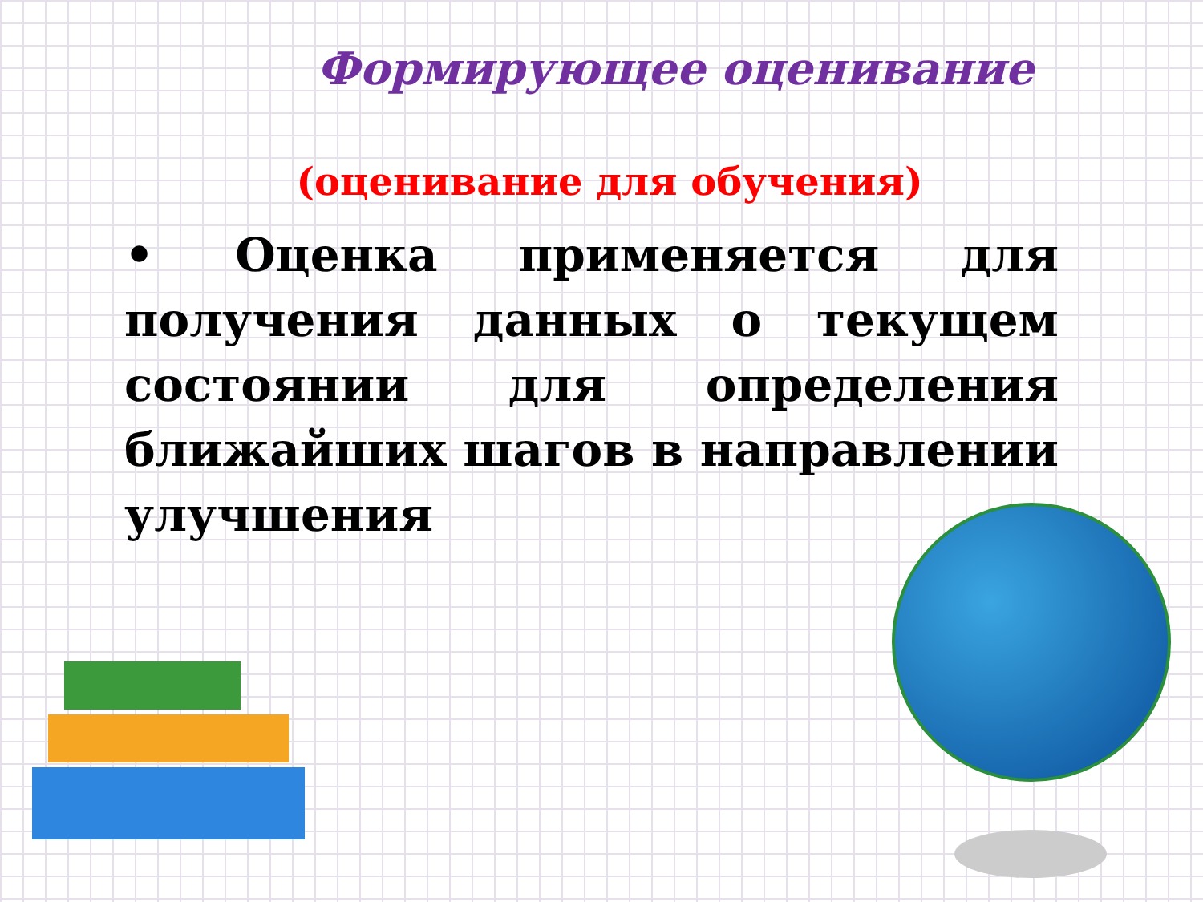Формирующее оценивание
(оценивание для обучения)
• Оценка применяется для получения данных о текущем состоянии для определения ближайших шагов в направлении улучшения